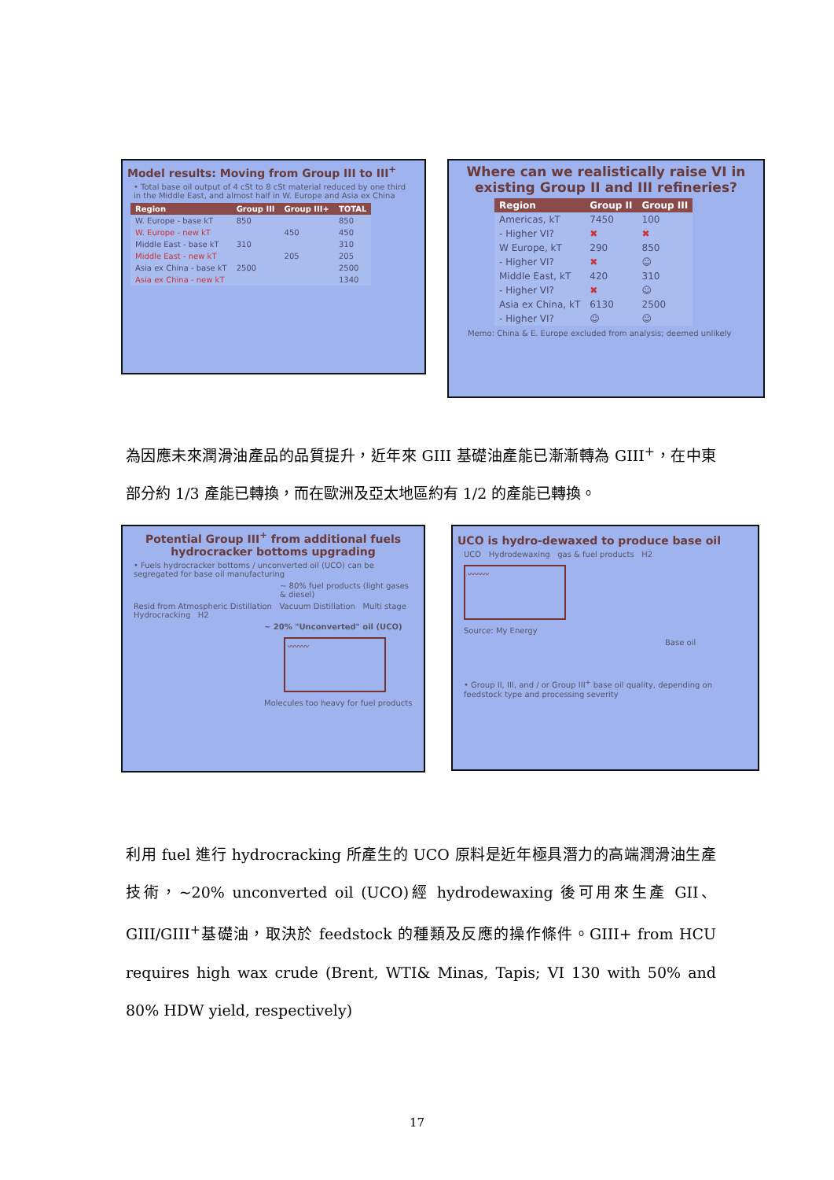Model results: Moving from Group III to III<sup>+</sup>
• Total base oil output of 4 cSt to 8 cSt material reduced by one third in the Middle East, and almost half in W. Europe and Asia ex China
| Region | Group III | Group III+ | TOTAL |
| --- | --- | --- | --- |
| W. Europe - base kT | 850 | | 850 |
| W. Europe - new kT | | 450 | 450 |
| Middle East - base kT | 310 | | 310 |
| Middle East - new kT | | 205 | 205 |
| Asia ex China - base kT | 2500 | | 2500 |
| Asia ex China - new kT | | | 1340 |
Where can we realistically raise VI in existing Group II and III refineries?
| Region | Group II | Group III |
| --- | --- | --- |
| Americas, kT | 7450 | 100 |
| - Higher VI? | ✖ | ✖ |
| W Europe, kT | 290 | 850 |
| - Higher VI? | ✖ | ☺ |
| Middle East, kT | 420 | 310 |
| - Higher VI? | ✖ | ☺ |
| Asia ex China, kT | 6130 | 2500 |
| - Higher VI? | ☺ | ☺ |
Memo: China & E. Europe excluded from analysis; deemed unlikely
為因應未來潤滑油產品的品質提升，近年來 GIII 基礎油產能已漸漸轉為 GIII<sup>+</sup>，在中東部分約 1/3 產能已轉換，而在歐洲及亞太地區約有 1/2 的產能已轉換。
Potential Group III<sup>+</sup> from additional fuels hydrocracker bottoms upgrading
• Fuels hydrocracker bottoms / unconverted oil (UCO) can be segregated for base oil manufacturing
~ 80% fuel products (light gases & diesel)
Resid from Atmospheric Distillation Vacuum Distillation Multi stage Hydrocracking H2
~ 20% "Unconverted" oil (UCO)
〰〰〰
Molecules too heavy for fuel products
UCO is hydro-dewaxed to produce base oil
UCO Hydrodewaxing gas & fuel products H2
〰〰〰
Source: My Energy
Base oil
• Group II, III, and / or Group III<sup>+</sup> base oil quality, depending on feedstock type and processing severity
利用 fuel 進行 hydrocracking 所產生的 UCO 原料是近年極具潛力的高端潤滑油生產技術，~20% unconverted oil (UCO)經 hydrodewaxing 後可用來生產 GII、GIII/GIII<sup>+</sup>基礎油，取決於 feedstock 的種類及反應的操作條件。GIII+ from HCU requires high wax crude (Brent, WTI& Minas, Tapis; VI 130 with 50% and 80% HDW yield, respectively)
17